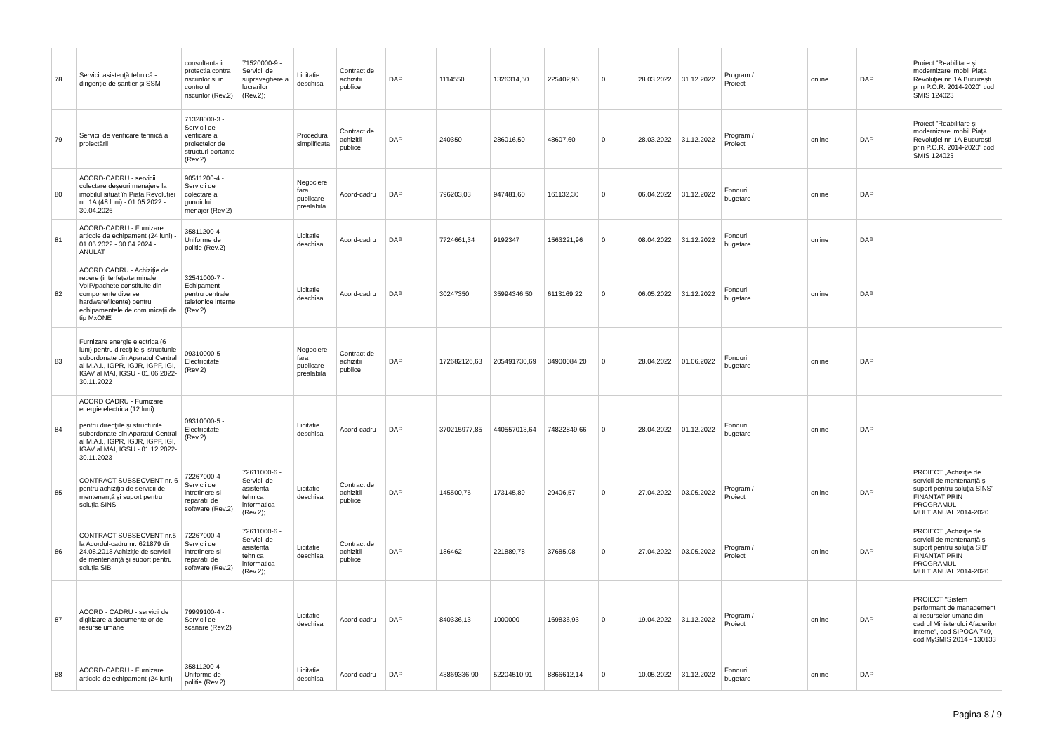| 78 | Servicii asistență tehnică - dirigenție de șantier și SSM | consultanta in protectia contra riscurilor si in controlul riscurilor (Rev.2) | 71520000-9 - Servicii de supraveghere a lucrarilor (Rev.2); | Licitatie deschisa | Contract de achizitii publice | DAP | 1114550 | 1326314,50 | 225402,96 | 0 | 28.03.2022 | 31.12.2022 | Program / Proiect | | online | DAP | Proiect ”Reabilitare și modernizare imobil Piața Revoluției nr. 1A București prin P.O.R. 2014-2020” cod SMIS 124023 |
| 79 | Servicii de verificare tehnică a proiectării | 71328000-3 - Servicii de verificare a proiectelor de structuri portante (Rev.2) | | Procedura simplificata | Contract de achizitii publice | DAP | 240350 | 286016,50 | 48607,60 | 0 | 28.03.2022 | 31.12.2022 | Program / Proiect | | online | DAP | Proiect ”Reabilitare și modernizare imobil Piața Revoluției nr. 1A București prin P.O.R. 2014-2020” cod SMIS 124023 |
| 80 | ACORD-CADRU - servicii colectare deșeuri menajere la imobilul situat în Piața Revoluției nr. 1A (48 luni) - 01.05.2022 - 30.04.2026 | 90511200-4 - Servicii de colectare a gunoiului menajer (Rev.2) | | Negociere fara publicare prealabila | Acord-cadru | DAP | 796203,03 | 947481,60 | 161132,30 | 0 | 06.04.2022 | 31.12.2022 | Fonduri bugetare | | online | DAP | |
| 81 | ACORD-CADRU - Furnizare articole de echipament (24 luni) - 01.05.2022 - 30.04.2024 - ANULAT | 35811200-4 - Uniforme de politie (Rev.2) | | Licitatie deschisa | Acord-cadru | DAP | 7724661,34 | 9192347 | 1563221,96 | 0 | 08.04.2022 | 31.12.2022 | Fonduri bugetare | | online | DAP | |
| 82 | ACORD CADRU - Achiziție de repere (interfețe/terminale VoIP/pachete constituite din componente diverse hardware/licențe) pentru echipamentele de comunicații de tip MxONE | 32541000-7 - Echipament pentru centrale telefonice interne (Rev.2) | | Licitatie deschisa | Acord-cadru | DAP | 30247350 | 35994346,50 | 6113169,22 | 0 | 06.05.2022 | 31.12.2022 | Fonduri bugetare | | online | DAP | |
| 83 | Furnizare energie electrica (6 luni) pentru direcţiile şi structurile subordonate din Aparatul Central al M.A.I., IGPR, IGJR, IGPF, IGI, IGAV al MAI, IGSU - 01.06.2022-30.11.2022 | 09310000-5 - Electricitate (Rev.2) | | Negociere fara publicare prealabila | Contract de achizitii publice | DAP | 172682126,63 | 205491730,69 | 34900084,20 | 0 | 28.04.2022 | 01.06.2022 | Fonduri bugetare | | online | DAP | |
| 84 | ACORD CADRU - Furnizare energie electrica (12 luni) pentru direcţiile şi structurile subordonate din Aparatul Central al M.A.I., IGPR, IGJR, IGPF, IGI, IGAV al MAI, IGSU - 01.12.2022-30.11.2023 | 09310000-5 - Electricitate (Rev.2) | | Licitatie deschisa | Acord-cadru | DAP | 370215977,85 | 440557013,64 | 74822849,66 | 0 | 28.04.2022 | 01.12.2022 | Fonduri bugetare | | online | DAP | |
| 85 | CONTRACT SUBSECVENT nr. 6 pentru achiziţia de servicii de mentenanţă şi suport pentru soluţia SINS | 72267000-4 - Servicii de intretinere si reparatii de software (Rev.2) | 72611000-6 - Servicii de asistenta tehnica informatica (Rev.2); | Licitatie deschisa | Contract de achizitii publice | DAP | 145500,75 | 173145,89 | 29406,57 | 0 | 27.04.2022 | 03.05.2022 | Program / Proiect | | online | DAP | PROIECT „Achiziţie de servicii de mentenanţă şi suport pentru soluţia SINS” FINANTAT PRIN PROGRAMUL MULTIANUAL 2014-2020 |
| 86 | CONTRACT SUBSECVENT nr.5 la Acordul-cadru nr. 621879 din 24.08.2018 Achiziţie de servicii de mentenanţă şi suport pentru soluţia SIB | 72267000-4 - Servicii de intretinere si reparatii de software (Rev.2) | 72611000-6 - Servicii de asistenta tehnica informatica (Rev.2); | Licitatie deschisa | Contract de achizitii publice | DAP | 186462 | 221889,78 | 37685,08 | 0 | 27.04.2022 | 03.05.2022 | Program / Proiect | | online | DAP | PROIECT „Achiziţie de servicii de mentenanţă şi suport pentru soluţia SIB” FINANTAT PRIN PROGRAMUL MULTIANUAL 2014-2020 |
| 87 | ACORD - CADRU - servicii de digitizare a documentelor de resurse umane | 79999100-4 - Servicii de scanare (Rev.2) | | Licitatie deschisa | Acord-cadru | DAP | 840336,13 | 1000000 | 169836,93 | 0 | 19.04.2022 | 31.12.2022 | Program / Proiect | | online | DAP | PROIECT "Sistem performant de management al resurselor umane din cadrul Ministerului Afacerilor Interne", cod SIPOCA 749, cod MySMIS 2014 - 130133 |
| 88 | ACORD-CADRU - Furnizare articole de echipament (24 luni) | 35811200-4 - Uniforme de politie (Rev.2) | | Licitatie deschisa | Acord-cadru | DAP | 43869336,90 | 52204510,91 | 8866612,14 | 0 | 10.05.2022 | 31.12.2022 | Fonduri bugetare | | online | DAP | |
Pagina 8 / 9